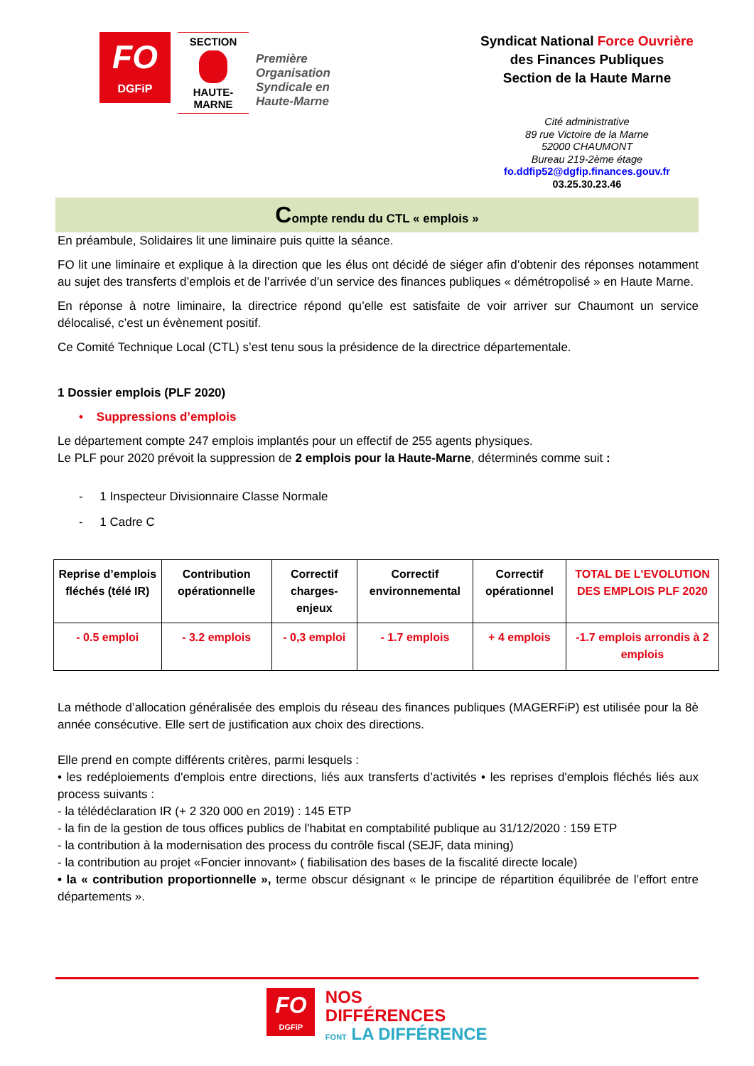FO
DGFiP
SECTION
HAUTE-MARNE
Première
Organisation
Syndicale en
Haute-Marne
Syndicat National Force Ouvrière
des Finances Publiques
Section de la Haute Marne
Cité administrative
89 rue Victoire de la Marne
52000 CHAUMONT
Bureau 219-2ème étage
fo.ddfip52@dgfip.finances.gouv.fr
03.25.30.23.46
Compte rendu du CTL « emplois »
En préambule, Solidaires lit une liminaire puis quitte la séance.
FO lit une liminaire et explique à la direction que les élus ont décidé de siéger afin d’obtenir des réponses notamment au sujet des transferts d’emplois et de l’arrivée d’un service des finances publiques « démétropolisé » en Haute Marne.
En réponse à notre liminaire, la directrice répond qu’elle est satisfaite de voir arriver sur Chaumont un service délocalisé, c’est un évènement positif.
Ce Comité Technique Local (CTL) s’est tenu sous la présidence de la directrice départementale.
1 Dossier emplois (PLF 2020)
• Suppressions d’emplois
Le département compte 247 emplois implantés pour un effectif de 255 agents physiques.
Le PLF pour 2020 prévoit la suppression de 2 emplois pour la Haute-Marne, déterminés comme suit :
- 1 Inspecteur Divisionnaire Classe Normale
- 1 Cadre C
| Reprise d’emplois fléchés (télé IR) | Contribution opérationnelle | Correctif charges-enjeux | Correctif environnemental | Correctif opérationnel | TOTAL DE L'EVOLUTION DES EMPLOIS PLF 2020 |
| --- | --- | --- | --- | --- | --- |
| - 0.5 emploi | - 3.2 emplois | - 0,3 emploi | - 1.7 emplois | + 4 emplois | -1.7 emplois arrondis à 2 emplois |
La méthode d’allocation généralisée des emplois du réseau des finances publiques (MAGERFiP) est utilisée pour la 8è année consécutive. Elle sert de justification aux choix des directions.
Elle prend en compte différents critères, parmi lesquels :
• les redéploiements d'emplois entre directions, liés aux transferts d’activités • les reprises d'emplois fléchés liés aux process suivants :
- la télédéclaration IR (+ 2 320 000 en 2019) : 145 ETP
- la fin de la gestion de tous offices publics de l'habitat en comptabilité publique au 31/12/2020 : 159 ETP
- la contribution à la modernisation des process du contrôle fiscal (SEJF, data mining)
- la contribution au projet «Foncier innovant» ( fiabilisation des bases de la fiscalité directe locale)
• la « contribution proportionnelle », terme obscur désignant « le principe de répartition équilibrée de l’effort entre départements ».
FO DGFiP
NOS
DIFFÉRENCES
FONT LA DIFFÉRENCE